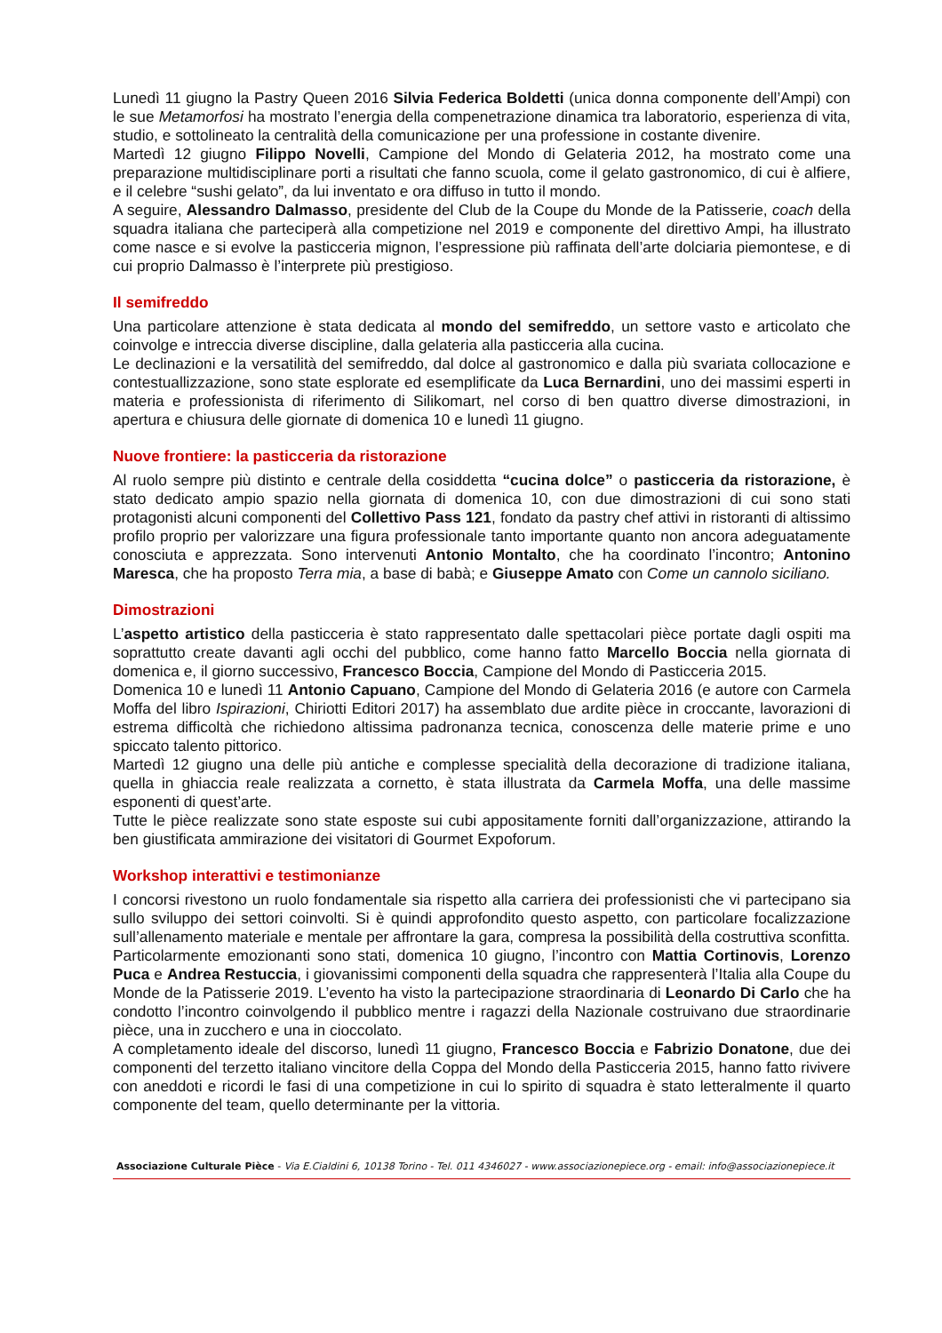Lunedì 11 giugno la Pastry Queen 2016 Silvia Federica Boldetti (unica donna componente dell’Ampi) con le sue Metamorfosi ha mostrato l’energia della compenetrazione dinamica tra laboratorio, esperienza di vita, studio, e sottolineato la centralità della comunicazione per una professione in costante divenire.
Martedì 12 giugno Filippo Novelli, Campione del Mondo di Gelateria 2012, ha mostrato come una preparazione multidisciplinare porti a risultati che fanno scuola, come il gelato gastronomico, di cui è alfiere, e il celebre “sushi gelato”, da lui inventato e ora diffuso in tutto il mondo.
A seguire, Alessandro Dalmasso, presidente del Club de la Coupe du Monde de la Patisserie, coach della squadra italiana che parteciperà alla competizione nel 2019 e componente del direttivo Ampi, ha illustrato come nasce e si evolve la pasticceria mignon, l’espressione più raffinata dell’arte dolciaria piemontese, e di cui proprio Dalmasso è l’interprete più prestigioso.
Il semifreddo
Una particolare attenzione è stata dedicata al mondo del semifreddo, un settore vasto e articolato che coinvolge e intreccia diverse discipline, dalla gelateria alla pasticceria alla cucina.
Le declinazioni e la versatilità del semifreddo, dal dolce al gastronomico e dalla più svariata collocazione e contestuallizzazione, sono state esplorate ed esemplificate da Luca Bernardini, uno dei massimi esperti in materia e professionista di riferimento di Silikomart, nel corso di ben quattro diverse dimostrazioni, in apertura e chiusura delle giornate di domenica 10 e lunedì 11 giugno.
Nuove frontiere: la pasticceria da ristorazione
Al ruolo sempre più distinto e centrale della cosiddetta “cucina dolce” o pasticceria da ristorazione, è stato dedicato ampio spazio nella giornata di domenica 10, con due dimostrazioni di cui sono stati protagonisti alcuni componenti del Collettivo Pass 121, fondato da pastry chef attivi in ristoranti di altissimo profilo proprio per valorizzare una figura professionale tanto importante quanto non ancora adeguatamente conosciuta e apprezzata. Sono intervenuti Antonio Montalto, che ha coordinato l’incontro; Antonino Maresca, che ha proposto Terra mia, a base di babà; e Giuseppe Amato con Come un cannolo siciliano.
Dimostrazioni
L’aspetto artistico della pasticceria è stato rappresentato dalle spettacolari pièce portate dagli ospiti ma soprattutto create davanti agli occhi del pubblico, come hanno fatto Marcello Boccia nella giornata di domenica e, il giorno successivo, Francesco Boccia, Campione del Mondo di Pasticceria 2015.
Domenica 10 e lunedì 11 Antonio Capuano, Campione del Mondo di Gelateria 2016 (e autore con Carmela Moffa del libro Ispirazioni, Chiriotti Editori 2017) ha assemblato due ardite pièce in croccante, lavorazioni di estrema difficoltà che richiedono altissima padronanza tecnica, conoscenza delle materie prime e uno spiccato talento pittorico.
Martedì 12 giugno una delle più antiche e complesse specialità della decorazione di tradizione italiana, quella in ghiaccia reale realizzata a cornetto, è stata illustrata da Carmela Moffa, una delle massime esponenti di quest’arte.
Tutte le pièce realizzate sono state esposte sui cubi appositamente forniti dall’organizzazione, attirando la ben giustificata ammirazione dei visitatori di Gourmet Expoforum.
Workshop interattivi e testimonianze
I concorsi rivestono un ruolo fondamentale sia rispetto alla carriera dei professionisti che vi partecipano sia sullo sviluppo dei settori coinvolti. Si è quindi approfondito questo aspetto, con particolare focalizzazione sull’allenamento materiale e mentale per affrontare la gara, compresa la possibilità della costruttiva sconfitta.
Particolarmente emozionanti sono stati, domenica 10 giugno, l’incontro con Mattia Cortinovis, Lorenzo Puca e Andrea Restuccia, i giovanissimi componenti della squadra che rappresenterà l’Italia alla Coupe du Monde de la Patisserie 2019. L’evento ha visto la partecipazione straordinaria di Leonardo Di Carlo che ha condotto l’incontro coinvolgendo il pubblico mentre i ragazzi della Nazionale costruivano due straordinarie pièce, una in zucchero e una in cioccolato.
A completamento ideale del discorso, lunedì 11 giugno, Francesco Boccia e Fabrizio Donatone, due dei componenti del terzetto italiano vincitore della Coppa del Mondo della Pasticceria 2015, hanno fatto rivivere con aneddoti e ricordi le fasi di una competizione in cui lo spirito di squadra è stato letteralmente il quarto componente del team, quello determinante per la vittoria.
Associazione Culturale Pièce - Via E.Cialdini 6, 10138 Torino - Tel. 011 4346027 - www.associazionepiece.org - email: info@associazionepiece.it